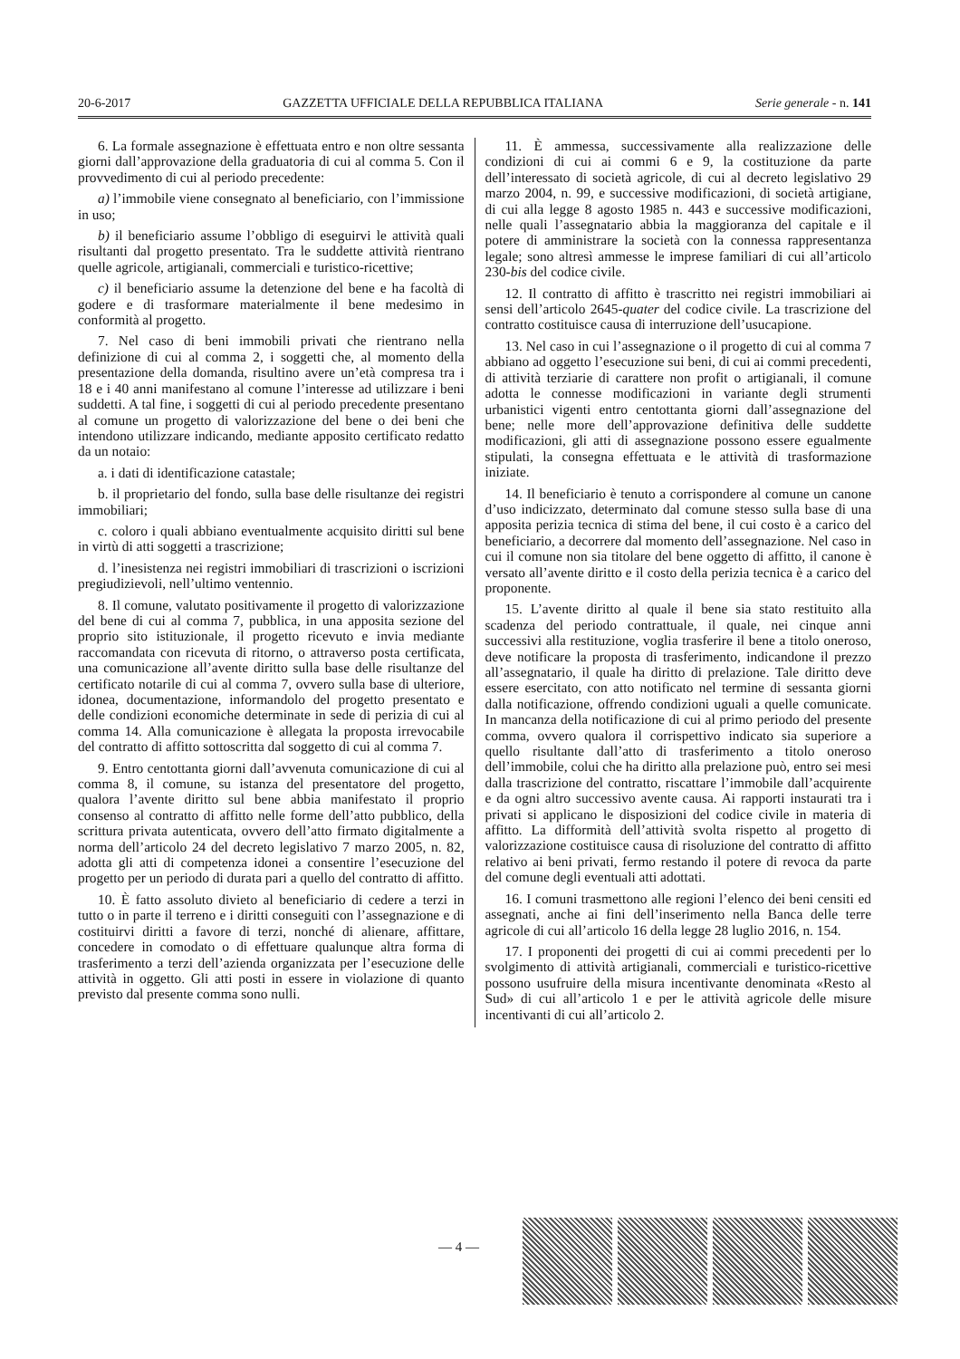20-6-2017 GAZZETTA UFFICIALE DELLA REPUBBLICA ITALIANA Serie generale - n. 141
6. La formale assegnazione è effettuata entro e non oltre sessanta giorni dall’approvazione della graduatoria di cui al comma 5. Con il provvedimento di cui al periodo precedente:
a) l’immobile viene consegnato al beneficiario, con l’immissione in uso;
b) il beneficiario assume l’obbligo di eseguirvi le attività quali risultanti dal progetto presentato. Tra le suddette attività rientrano quelle agricole, artigianali, commerciali e turistico-ricettive;
c) il beneficiario assume la detenzione del bene e ha facoltà di godere e di trasformare materialmente il bene medesimo in conformità al progetto.
7. Nel caso di beni immobili privati che rientrano nella definizione di cui al comma 2, i soggetti che, al momento della presentazione della domanda, risultino avere un’età compresa tra i 18 e i 40 anni manifestano al comune l’interesse ad utilizzare i beni suddetti. A tal fine, i soggetti di cui al periodo precedente presentano al comune un progetto di valorizzazione del bene o dei beni che intendono utilizzare indicando, mediante apposito certificato redatto da un notaio:
a. i dati di identificazione catastale;
b. il proprietario del fondo, sulla base delle risultanze dei registri immobiliari;
c. coloro i quali abbiano eventualmente acquisito diritti sul bene in virtù di atti soggetti a trascrizione;
d. l’inesistenza nei registri immobiliari di trascrizioni o iscrizioni pregiudizievoli, nell’ultimo ventennio.
8. Il comune, valutato positivamente il progetto di valorizzazione del bene di cui al comma 7, pubblica, in una apposita sezione del proprio sito istituzionale, il progetto ricevuto e invia mediante raccomandata con ricevuta di ritorno, o attraverso posta certificata, una comunicazione all’avente diritto sulla base delle risultanze del certificato notarile di cui al comma 7, ovvero sulla base di ulteriore, idonea, documentazione, informandolo del progetto presentato e delle condizioni economiche determinate in sede di perizia di cui al comma 14. Alla comunicazione è allegata la proposta irrevocabile del contratto di affitto sottoscritta dal soggetto di cui al comma 7.
9. Entro centottanta giorni dall’avvenuta comunicazione di cui al comma 8, il comune, su istanza del presentatore del progetto, qualora l’avente diritto sul bene abbia manifestato il proprio consenso al contratto di affitto nelle forme dell’atto pubblico, della scrittura privata autenticata, ovvero dell’atto firmato digitalmente a norma dell’articolo 24 del decreto legislativo 7 marzo 2005, n. 82, adotta gli atti di competenza idonei a consentire l’esecuzione del progetto per un periodo di durata pari a quello del contratto di affitto.
10. È fatto assoluto divieto al beneficiario di cedere a terzi in tutto o in parte il terreno e i diritti conseguiti con l’assegnazione e di costituirvi diritti a favore di terzi, nonché di alienare, affittare, concedere in comodato o di effettuare qualunque altra forma di trasferimento a terzi dell’azienda organizzata per l’esecuzione delle attività in oggetto. Gli atti posti in essere in violazione di quanto previsto dal presente comma sono nulli.
11. È ammessa, successivamente alla realizzazione delle condizioni di cui ai commi 6 e 9, la costituzione da parte dell’interessato di società agricole, di cui al decreto legislativo 29 marzo 2004, n. 99, e successive modificazioni, di società artigiane, di cui alla legge 8 agosto 1985 n. 443 e successive modificazioni, nelle quali l’assegnatario abbia la maggioranza del capitale e il potere di amministrare la società con la connessa rappresentanza legale; sono altresì ammesse le imprese familiari di cui all’articolo 230-bis del codice civile.
12. Il contratto di affitto è trascritto nei registri immobiliari ai sensi dell’articolo 2645-quater del codice civile. La trascrizione del contratto costituisce causa di interruzione dell’usucapione.
13. Nel caso in cui l’assegnazione o il progetto di cui al comma 7 abbiano ad oggetto l’esecuzione sui beni, di cui ai commi precedenti, di attività terziarie di carattere non profit o artigianali, il comune adotta le connesse modificazioni in variante degli strumenti urbanistici vigenti entro centottanta giorni dall’assegnazione del bene; nelle more dell’approvazione definitiva delle suddette modificazioni, gli atti di assegnazione possono essere egualmente stipulati, la consegna effettuata e le attività di trasformazione iniziate.
14. Il beneficiario è tenuto a corrispondere al comune un canone d’uso indicizzato, determinato dal comune stesso sulla base di una apposita perizia tecnica di stima del bene, il cui costo è a carico del beneficiario, a decorrere dal momento dell’assegnazione. Nel caso in cui il comune non sia titolare del bene oggetto di affitto, il canone è versato all’avente diritto e il costo della perizia tecnica è a carico del proponente.
15. L’avente diritto al quale il bene sia stato restituito alla scadenza del periodo contrattuale, il quale, nei cinque anni successivi alla restituzione, voglia trasferire il bene a titolo oneroso, deve notificare la proposta di trasferimento, indicandone il prezzo all’assegnatario, il quale ha diritto di prelazione. Tale diritto deve essere esercitato, con atto notificato nel termine di sessanta giorni dalla notificazione, offrendo condizioni uguali a quelle comunicate. In mancanza della notificazione di cui al primo periodo del presente comma, ovvero qualora il corrispettivo indicato sia superiore a quello risultante dall’atto di trasferimento a titolo oneroso dell’immobile, colui che ha diritto alla prelazione può, entro sei mesi dalla trascrizione del contratto, riscattare l’immobile dall’acquirente e da ogni altro successivo avente causa. Ai rapporti instaurati tra i privati si applicano le disposizioni del codice civile in materia di affitto. La difformità dell’attività svolta rispetto al progetto di valorizzazione costituisce causa di risoluzione del contratto di affitto relativo ai beni privati, fermo restando il potere di revoca da parte del comune degli eventuali atti adottati.
16. I comuni trasmettono alle regioni l’elenco dei beni censiti ed assegnati, anche ai fini dell’inserimento nella Banca delle terre agricole di cui all’articolo 16 della legge 28 luglio 2016, n. 154.
17. I proponenti dei progetti di cui ai commi precedenti per lo svolgimento di attività artigianali, commerciali e turistico-ricettive possono usufruire della misura incentivante denominata «Resto al Sud» di cui all’articolo 1 e per le attività agricole delle misure incentivanti di cui all’articolo 2.
— 4 —